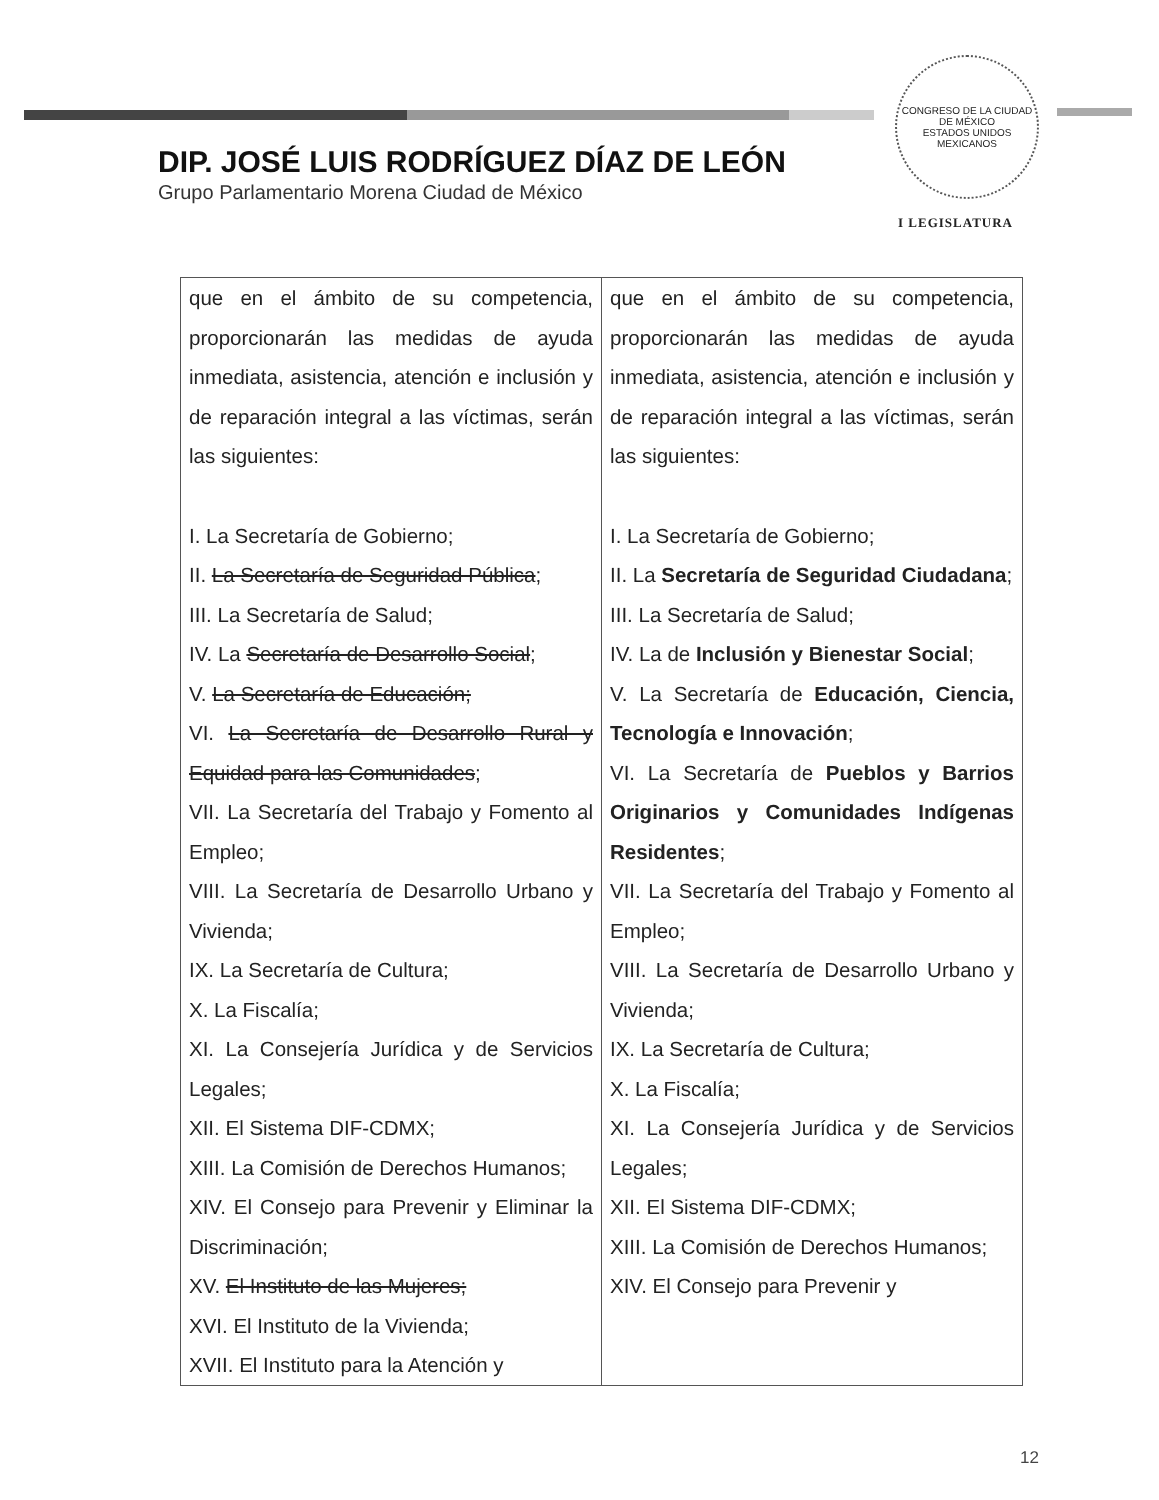CONGRESO DE LA CIUDAD DE MÉXICO
ESTADOS UNIDOS MEXICANOS
DIP. JOSÉ LUIS RODRÍGUEZ DÍAZ DE LEÓN
Grupo Parlamentario Morena Ciudad de México
I LEGISLATURA
| que en el ámbito de su competencia, proporcionarán las medidas de ayuda inmediata, asistencia, atención e inclusión y de reparación integral a las víctimas, serán las siguientes: I. La Secretaría de Gobierno; II. La Secretaría de Seguridad Pública ; III. La Secretaría de Salud; IV. La Secretaría de Desarrollo Social ; V. La Secretaría de Educación; VI. La Secretaría de Desarrollo Rural y Equidad para las Comunidades ; VII. La Secretaría del Trabajo y Fomento al Empleo; VIII. La Secretaría de Desarrollo Urbano y Vivienda; IX. La Secretaría de Cultura; X. La Fiscalía; XI. La Consejería Jurídica y de Servicios Legales; XII. El Sistema DIF-CDMX; XIII. La Comisión de Derechos Humanos; XIV. El Consejo para Prevenir y Eliminar la Discriminación; XV. El Instituto de las Mujeres; XVI. El Instituto de la Vivienda; XVII. El Instituto para la Atención y | que en el ámbito de su competencia, proporcionarán las medidas de ayuda inmediata, asistencia, atención e inclusión y de reparación integral a las víctimas, serán las siguientes: I. La Secretaría de Gobierno; II. La Secretaría de Seguridad Ciudadana ; III. La Secretaría de Salud; IV. La de Inclusión y Bienestar Social ; V. La Secretaría de Educación, Ciencia, Tecnología e Innovación ; VI. La Secretaría de Pueblos y Barrios Originarios y Comunidades Indígenas Residentes ; VII. La Secretaría del Trabajo y Fomento al Empleo; VIII. La Secretaría de Desarrollo Urbano y Vivienda; IX. La Secretaría de Cultura; X. La Fiscalía; XI. La Consejería Jurídica y de Servicios Legales; XII. El Sistema DIF-CDMX; XIII. La Comisión de Derechos Humanos; XIV. El Consejo para Prevenir y |
12